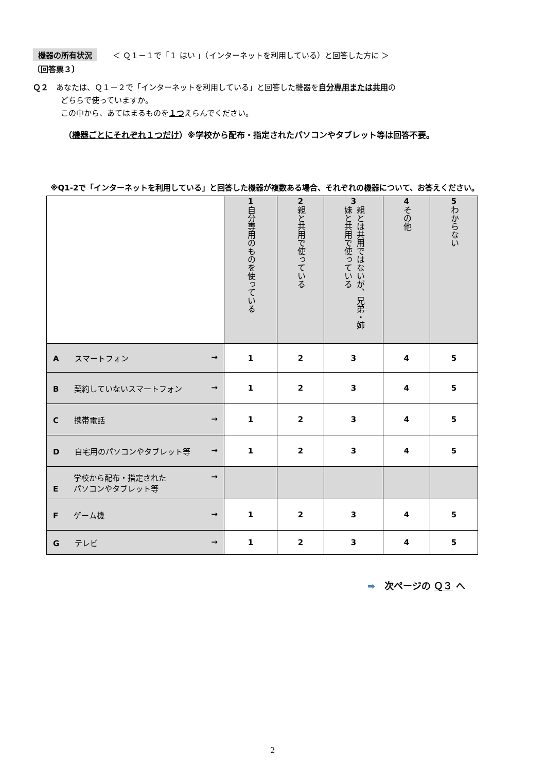機器の所有状況　　＜ Ｑ１－１で「１ はい 」（インターネットを利用している）と回答した方に ＞
〔回答票３〕
Ｑ２　あなたは、Ｑ１－２で「インターネットを利用している」と回答した機器を自分専用または共用の
どちらで使っていますか。
この中から、あてはまるものを１つえらんでください。
（機器ごとにそれぞれ１つだけ）※学校から配布・指定されたパソコンやタブレット等は回答不要。
※Q1-2で「インターネットを利用している」と回答した機器が複数ある場合、それぞれの機器について、お答えください。
| | 1 自分専用のものを使っている | 2 親と共用で使っている | 3 親とは共用ではないが、兄弟・姉妹と共用で使っている | 4 その他 | 5 わからない |
| A スマートフォン → | 1 | 2 | 3 | 4 | 5 |
| B 契約していないスマートフォン → | 1 | 2 | 3 | 4 | 5 |
| C 携帯電話 → | 1 | 2 | 3 | 4 | 5 |
| D 自宅用のパソコンやタブレット等 → | 1 | 2 | 3 | 4 | 5 |
| E 学校から配布・指定された パソコンやタブレット等 → | | | | | |
| F ゲーム機 → | 1 | 2 | 3 | 4 | 5 |
| G テレビ → | 1 | 2 | 3 | 4 | 5 |
➡　次ページの Ｑ３ へ
2